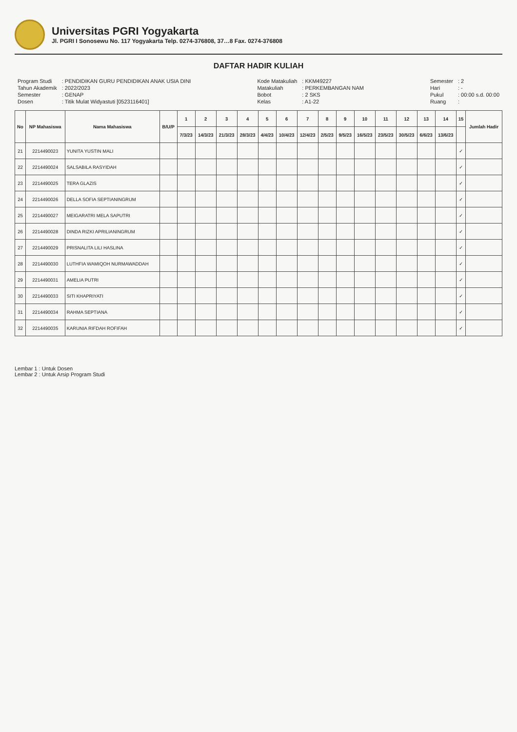Universitas PGRI Yogyakarta
Jl. PGRI I Sonosewu No. 117 Yogyakarta Telp. 0274-376808, 37…8 Fax. 0274-376808
DAFTAR HADIR KULIAH
| Program Studi | : PENDIDIKAN GURU PENDIDIKAN ANAK USIA DINI |
| Tahun Akademik | : 2022/2023 |
| Semester | : GENAP |
| Dosen | : Titik Mulat Widyastuti [0523116401] |
| Kode Matakuliah | : KKM49227 |
| Matakuliah | : PERKEMBANGAN NAM |
| Bobot | : 2 SKS |
| Kelas | : A1-22 |
| Semester | : 2 |
| Hari | : - |
| Pukul | : 00:00 s.d. 00:00 |
| Ruang | : |
| No | NP Mahasiswa | Nama Mahasiswa | B/U/P | 1 | 2 | 3 | 4 | 5 | 6 | 7 | 8 | 9 | 10 | 11 | 12 | 13 | 14 | 15 | Jumlah Hadir |
| --- | --- | --- | --- | --- | --- | --- | --- | --- | --- | --- | --- | --- | --- | --- | --- | --- | --- | --- | --- |
| | | | | 7/3/23 | 14/3/23 | 21/3/23 | 28/3/23 | 4/4/23 | 10/4/23 | 12/4/23 | 2/5/23 | 9/5/23 | 16/5/23 | 23/5/23 | 30/5/23 | 6/6/23 | 13/6/23 | | |
| 21 | 2214490023 | YUNITA YUSTIN MALI | | | | | | | | | | | | | | | | ✓ | |
| 22 | 2214490024 | SALSABILA RASYIDAH | | | | | | | | | | | | | | | | ✓ | |
| 23 | 2214490025 | TERA GLAZIS | | | | | | | | | | | | | | | | ✓ | |
| 24 | 2214490026 | DELLA SOFIA SEPTIANINGRUM | | | | | | | | | | | | | | | | ✓ | |
| 25 | 2214490027 | MEIGARATRI MELA SAPUTRI | | | | | | | | | | | | | | | | ✓ | |
| 26 | 2214490028 | DINDA RIZKI APRILIANINGRUM | | | | | | | | | | | | | | | | ✓ | |
| 27 | 2214490029 | PRISNALITA LILI HASLINA | | | | | | | | | | | | | | | | ✓ | |
| 28 | 2214490030 | LUTHFIA WAMIQOH NURMAWADDAH | | | | | | | | | | | | | | | | ✓ | |
| 29 | 2214490031 | AMELIA PUTRI | | | | | | | | | | | | | | | | ✓ | |
| 30 | 2214490033 | SITI KHAPRIYATI | | | | | | | | | | | | | | | | ✓ | |
| 31 | 2214490034 | RAHMA SEPTIANA | | | | | | | | | | | | | | | | ✓ | |
| 32 | 2214490035 | KARUNIA RIFDAH ROFIFAH | | | | | | | | | | | | | | | | ✓ | |
Lembar 1 : Untuk Dosen
Lembar 2 : Untuk Arsip Program Studi